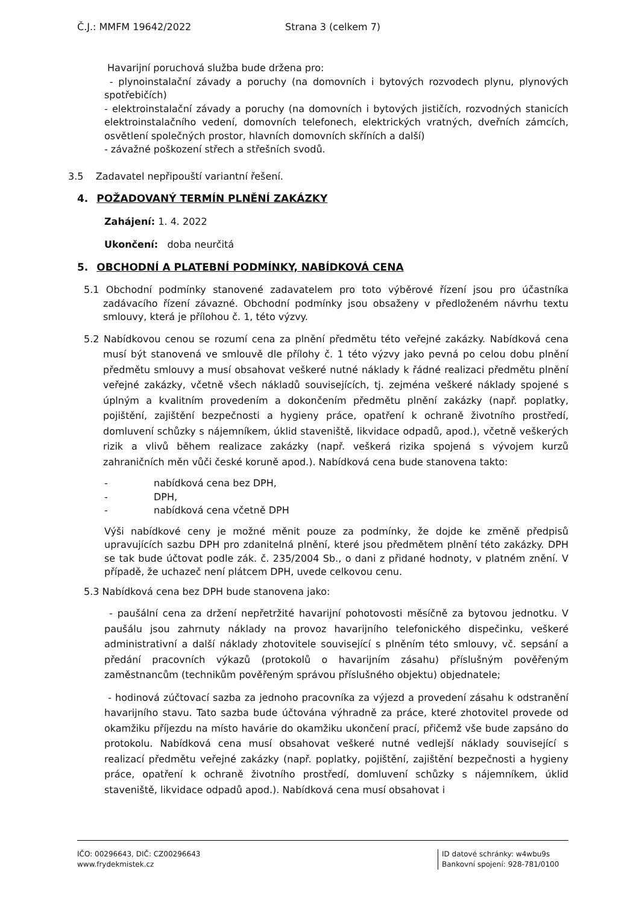Č.J.: MMFM 19642/2022 Strana 3 (celkem 7)
Havarijní poruchová služba bude držena pro:
- plynoinstalační závady a poruchy (na domovních i bytových rozvodech plynu, plynových spotřebičích)
- elektroinstalační závady a poruchy (na domovních i bytových jističích, rozvodných stanicích elektroinstalačního vedení, domovních telefonech, elektrických vratných, dveřních zámcích, osvětlení společných prostor, hlavních domovních skříních a další)
- závažné poškození střech a střešních svodů.
3.5 Zadavatel nepřipouští variantní řešení.
4. POŽADOVANÝ TERMÍN PLNĚNÍ ZAKÁZKY
Zahájení: 1. 4. 2022
Ukončení: doba neurčitá
5. OBCHODNÍ A PLATEBNÍ PODMÍNKY, NABÍDKOVÁ CENA
5.1 Obchodní podmínky stanovené zadavatelem pro toto výběrové řízení jsou pro účastníka zadávacího řízení závazné. Obchodní podmínky jsou obsaženy v předloženém návrhu textu smlouvy, která je přílohou č. 1, této výzvy.
5.2 Nabídkovou cenou se rozumí cena za plnění předmětu této veřejné zakázky. Nabídková cena musí být stanovená ve smlouvě dle přílohy č. 1 této výzvy jako pevná po celou dobu plnění předmětu smlouvy a musí obsahovat veškeré nutné náklady k řádné realizaci předmětu plnění veřejné zakázky, včetně všech nákladů souvisejících, tj. zejména veškeré náklady spojené s úplným a kvalitním provedením a dokončením předmětu plnění zakázky (např. poplatky, pojištění, zajištění bezpečnosti a hygieny práce, opatření k ochraně životního prostředí, domluvení schůzky s nájemníkem, úklid staveniště, likvidace odpadů, apod.), včetně veškerých rizik a vlivů během realizace zakázky (např. veškerá rizika spojená s vývojem kurzů zahraničních měn vůči české koruně apod.). Nabídková cena bude stanovena takto:
- nabídková cena bez DPH,
- DPH,
- nabídková cena včetně DPH
Výši nabídkové ceny je možné měnit pouze za podmínky, že dojde ke změně předpisů upravujících sazbu DPH pro zdanitelná plnění, které jsou předmětem plnění této zakázky. DPH se tak bude účtovat podle zák. č. 235/2004 Sb., o dani z přidané hodnoty, v platném znění. V případě, že uchazeč není plátcem DPH, uvede celkovou cenu.
5.3 Nabídková cena bez DPH bude stanovena jako:
- paušální cena za držení nepřetržité havarijní pohotovosti měsíčně za bytovou jednotku. V paušálu jsou zahrnuty náklady na provoz havarijního telefonického dispečinku, veškeré administrativní a další náklady zhotovitele související s plněním této smlouvy, vč. sepsání a předání pracovních výkazů (protokolů o havarijním zásahu) příslušným pověřeným zaměstnancům (technikům pověřeným správou příslušného objektu) objednatele;
- hodinová zúčtovací sazba za jednoho pracovníka za výjezd a provedení zásahu k odstranění havarijního stavu. Tato sazba bude účtována výhradně za práce, které zhotovitel provede od okamžiku příjezdu na místo havárie do okamžiku ukončení prací, přičemž vše bude zapsáno do protokolu. Nabídková cena musí obsahovat veškeré nutné vedlejší náklady související s realizací předmětu veřejné zakázky (např. poplatky, pojištění, zajištění bezpečnosti a hygieny práce, opatření k ochraně životního prostředí, domluvení schůzky s nájemníkem, úklid staveniště, likvidace odpadů apod.). Nabídková cena musí obsahovat i
IČO: 00296643, DIČ: CZ00296643
www.frydekmistek.cz
ID datové schránky: w4wbu9s
Bankovní spojení: 928-781/0100